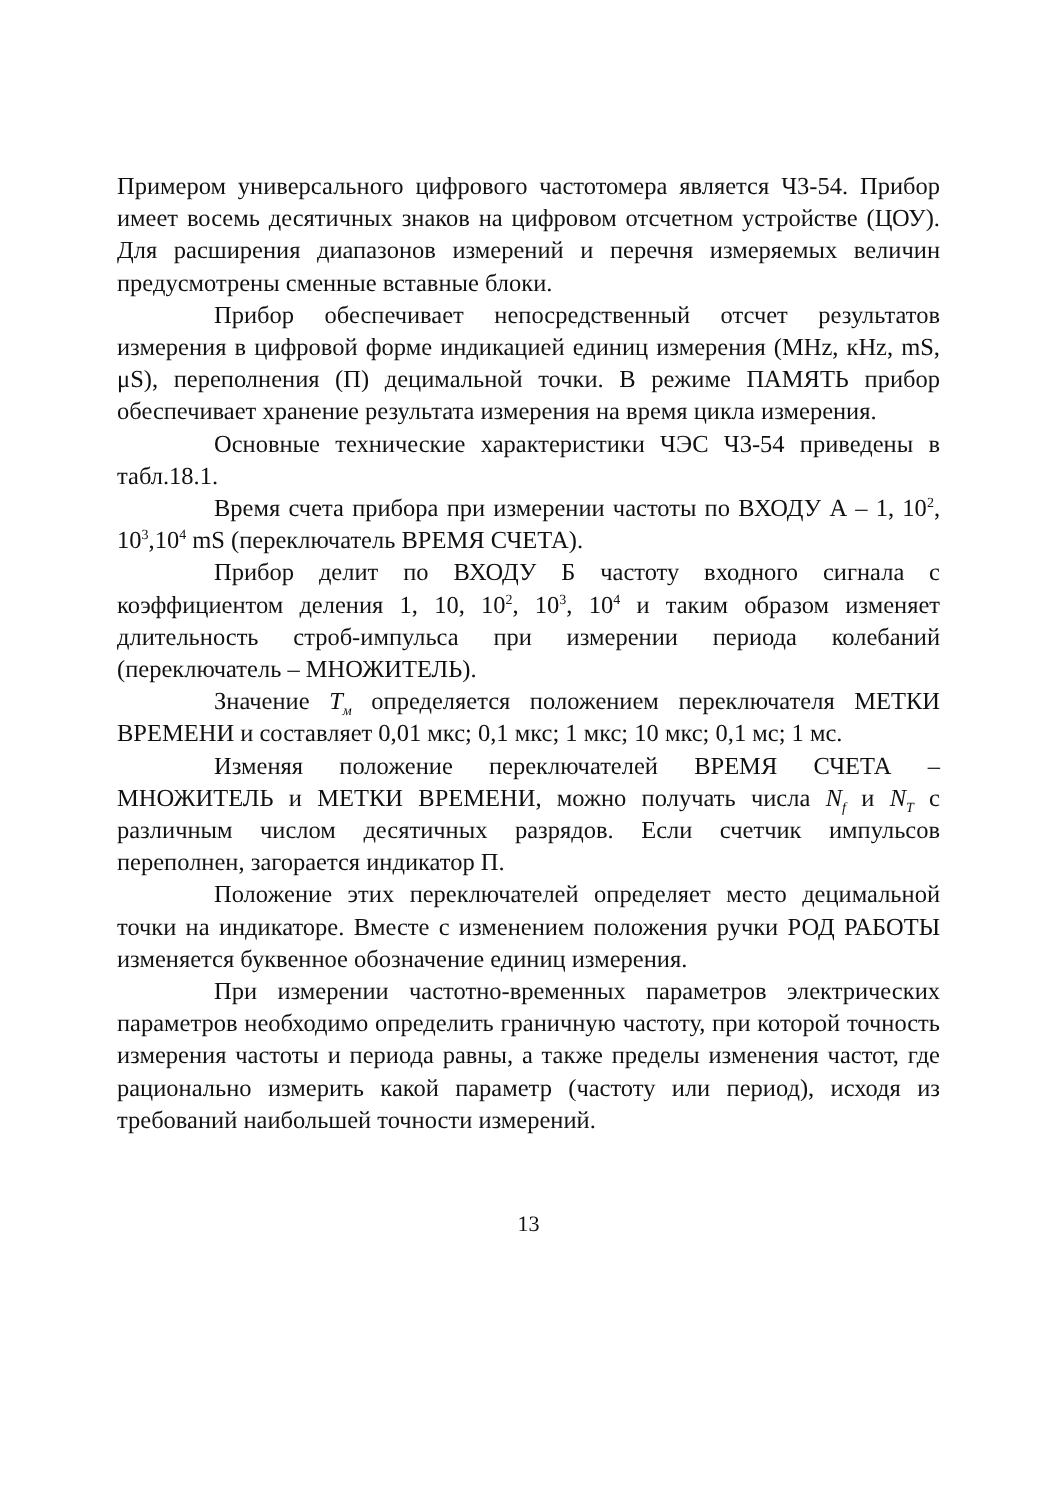Примером универсального цифрового частотомера является Ч3-54. Прибор имеет восемь десятичных знаков на цифровом отсчетном устройстве (ЦОУ). Для расширения диапазонов измерений и перечня измеряемых величин предусмотрены сменные вставные блоки.
Прибор обеспечивает непосредственный отсчет результатов измерения в цифровой форме индикацией единиц измерения (MHz, кHz, mS, μS), переполнения (П) децимальной точки. В режиме ПАМЯТЬ прибор обеспечивает хранение результата измерения на время цикла измерения.
Основные технические характеристики ЧЭС Ч3-54 приведены в табл.18.1.
Время счета прибора при измерении частоты по ВХОДУ А – 1, 10<sup>2</sup>, 10<sup>3</sup>,10<sup>4</sup> mS (переключатель ВРЕМЯ СЧЕТА).
Прибор делит по ВХОДУ Б частоту входного сигнала с коэффициентом деления 1, 10, 10<sup>2</sup>, 10<sup>3</sup>, 10<sup>4</sup> и таким образом изменяет длительность строб-импульса при измерении периода колебаний (переключатель – МНОЖИТЕЛЬ).
Значение Т<sub>м</sub> определяется положением переключателя МЕТКИ ВРЕМЕНИ и составляет 0,01 мкс; 0,1 мкс; 1 мкс; 10 мкс; 0,1 мс; 1 мс.
Изменяя положение переключателей ВРЕМЯ СЧЕТА – МНОЖИТЕЛЬ и МЕТКИ ВРЕМЕНИ, можно получать числа N<sub>f</sub> и N<sub>T</sub> с различным числом десятичных разрядов. Если счетчик импульсов переполнен, загорается индикатор П.
Положение этих переключателей определяет место децимальной точки на индикаторе. Вместе с изменением положения ручки РОД РАБОТЫ изменяется буквенное обозначение единиц измерения.
При измерении частотно-временных параметров электрических параметров необходимо определить граничную частоту, при которой точность измерения частоты и периода равны, а также пределы изменения частот, где рационально измерить какой параметр (частоту или период), исходя из требований наибольшей точности измерений.
13